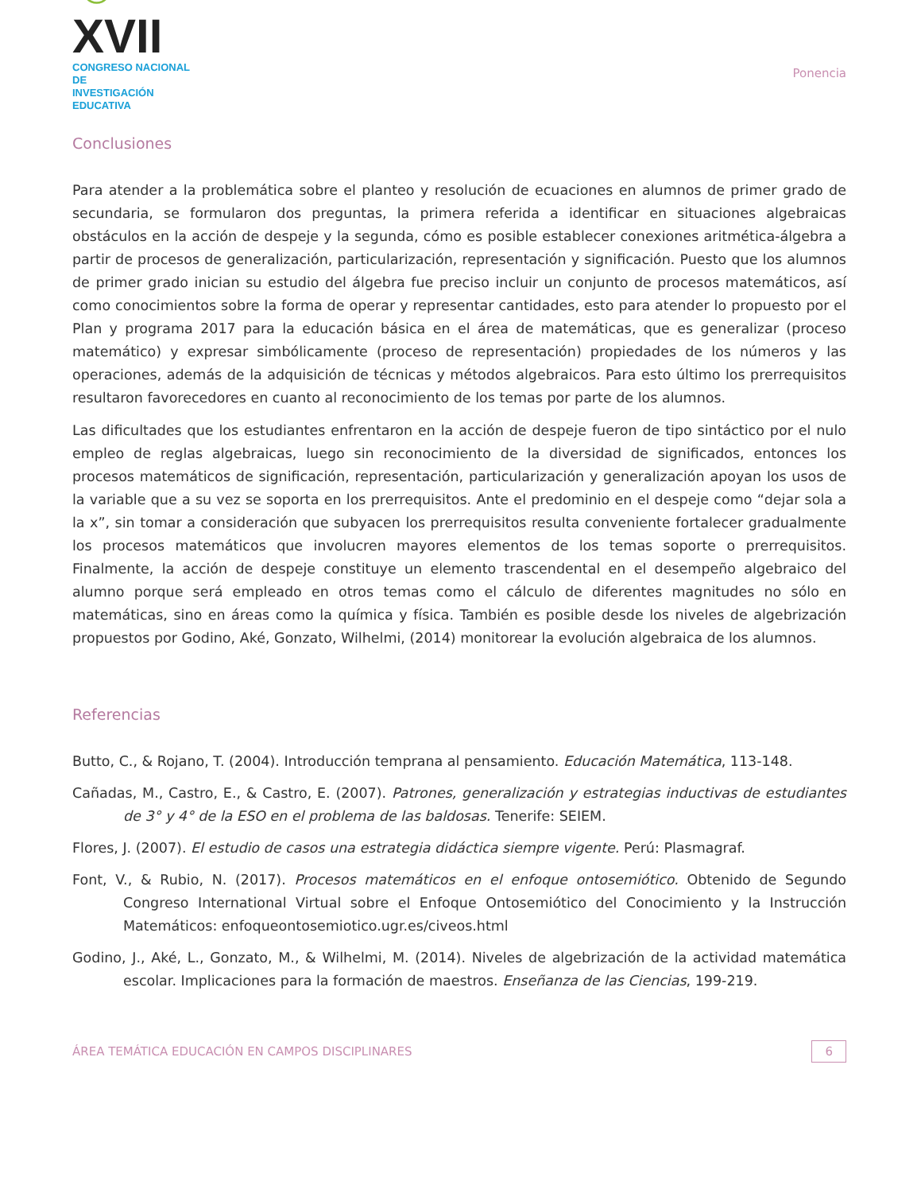☺XVII
CONGRESO NACIONAL DE
INVESTIGACIÓN EDUCATIVA
Ponencia
Conclusiones
Para atender a la problemática sobre el planteo y resolución de ecuaciones en alumnos de primer grado de secundaria, se formularon dos preguntas, la primera referida a identificar en situaciones algebraicas obstáculos en la acción de despeje y la segunda, cómo es posible establecer conexiones aritmética-álgebra a partir de procesos de generalización, particularización, representación y significación. Puesto que los alumnos de primer grado inician su estudio del álgebra fue preciso incluir un conjunto de procesos matemáticos, así como conocimientos sobre la forma de operar y representar cantidades, esto para atender lo propuesto por el Plan y programa 2017 para la educación básica en el área de matemáticas, que es generalizar (proceso matemático) y expresar simbólicamente (proceso de representación) propiedades de los números y las operaciones, además de la adquisición de técnicas y métodos algebraicos. Para esto último los prerrequisitos resultaron favorecedores en cuanto al reconocimiento de los temas por parte de los alumnos.
Las dificultades que los estudiantes enfrentaron en la acción de despeje fueron de tipo sintáctico por el nulo empleo de reglas algebraicas, luego sin reconocimiento de la diversidad de significados, entonces los procesos matemáticos de significación, representación, particularización y generalización apoyan los usos de la variable que a su vez se soporta en los prerrequisitos. Ante el predominio en el despeje como “dejar sola a la x”, sin tomar a consideración que subyacen los prerrequisitos resulta conveniente fortalecer gradualmente los procesos matemáticos que involucren mayores elementos de los temas soporte o prerrequisitos. Finalmente, la acción de despeje constituye un elemento trascendental en el desempeño algebraico del alumno porque será empleado en otros temas como el cálculo de diferentes magnitudes no sólo en matemáticas, sino en áreas como la química y física. También es posible desde los niveles de algebrización propuestos por Godino, Aké, Gonzato, Wilhelmi, (2014) monitorear la evolución algebraica de los alumnos.
Referencias
Butto, C., & Rojano, T. (2004). Introducción temprana al pensamiento. Educación Matemática, 113-148.
Cañadas, M., Castro, E., & Castro, E. (2007). Patrones, generalización y estrategias inductivas de estudiantes de 3° y 4° de la ESO en el problema de las baldosas. Tenerife: SEIEM.
Flores, J. (2007). El estudio de casos una estrategia didáctica siempre vigente. Perú: Plasmagraf.
Font, V., & Rubio, N. (2017). Procesos matemáticos en el enfoque ontosemiótico. Obtenido de Segundo Congreso International Virtual sobre el Enfoque Ontosemiótico del Conocimiento y la Instrucción Matemáticos: enfoqueontosemiotico.ugr.es/civeos.html
Godino, J., Aké, L., Gonzato, M., & Wilhelmi, M. (2014). Niveles de algebrización de la actividad matemática escolar. Implicaciones para la formación de maestros. Enseñanza de las Ciencias, 199-219.
ÁREA TEMÁTICA EDUCACIÓN EN CAMPOS DISCIPLINARES
6